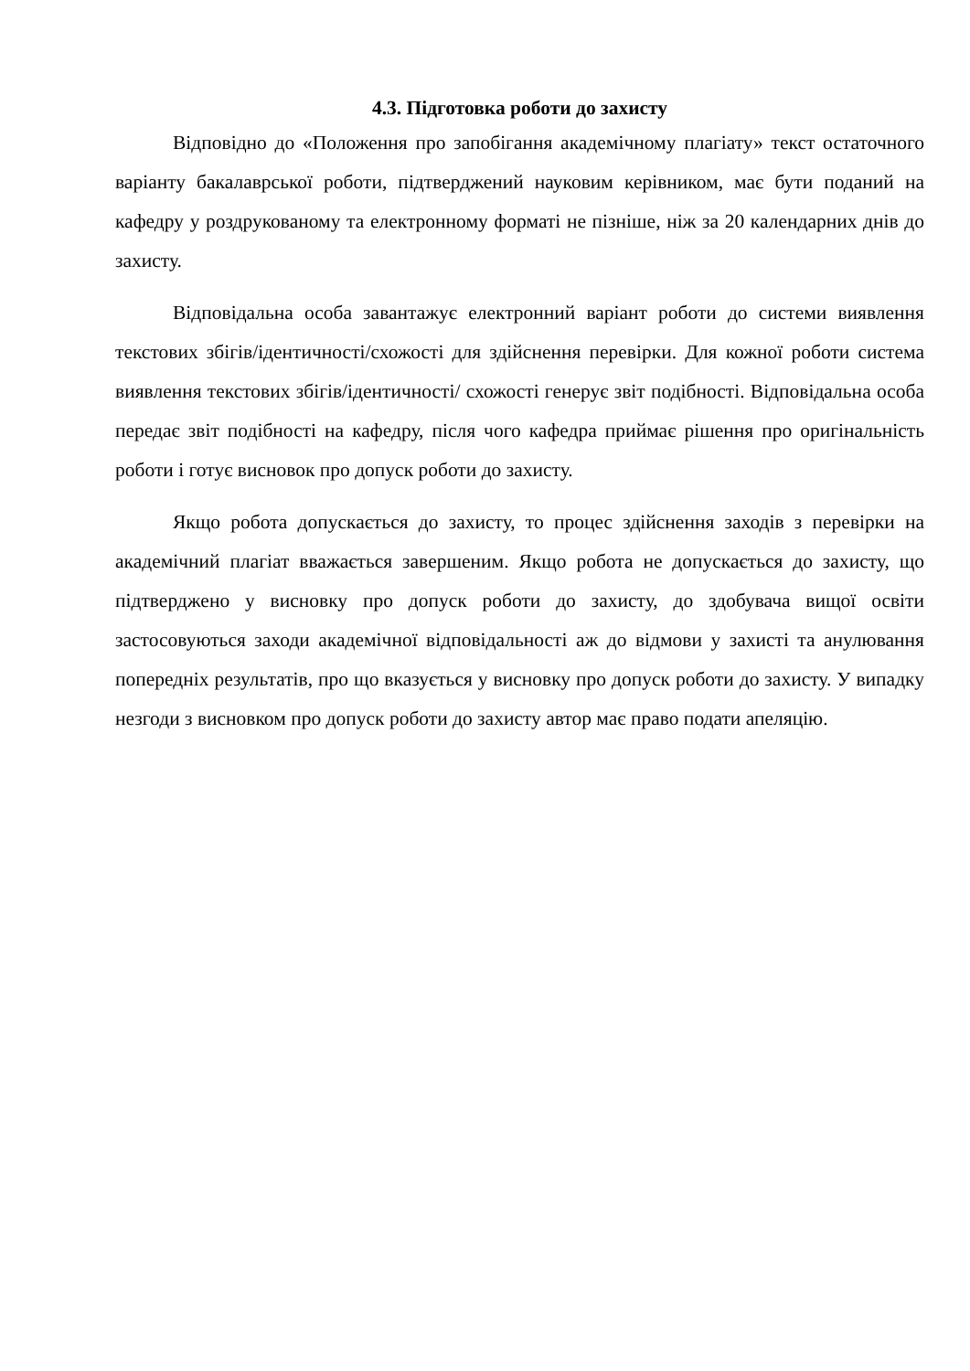4.3. Підготовка роботи до захисту
Відповідно до «Положення про запобігання академічному плагіату» текст остаточного варіанту бакалаврської роботи, підтверджений науковим керівником, має бути поданий на кафедру у роздрукованому та електронному форматі не пізніше, ніж за 20 календарних днів до захисту.
Відповідальна особа завантажує електронний варіант роботи до системи виявлення текстових збігів/ідентичності/схожості для здійснення перевірки. Для кожної роботи система виявлення текстових збігів/ідентичності/ схожості генерує звіт подібності. Відповідальна особа передає звіт подібності на кафедру, після чого кафедра приймає рішення про оригінальність роботи і готує висновок про допуск роботи до захисту.
Якщо робота допускається до захисту, то процес здійснення заходів з перевірки на академічний плагіат вважається завершеним. Якщо робота не допускається до захисту, що підтверджено у висновку про допуск роботи до захисту, до здобувача вищої освіти застосовуються заходи академічної відповідальності аж до відмови у захисті та анулювання попередніх результатів, про що вказується у висновку про допуск роботи до захисту. У випадку незгоди з висновком про допуск роботи до захисту автор має право подати апеляцію.